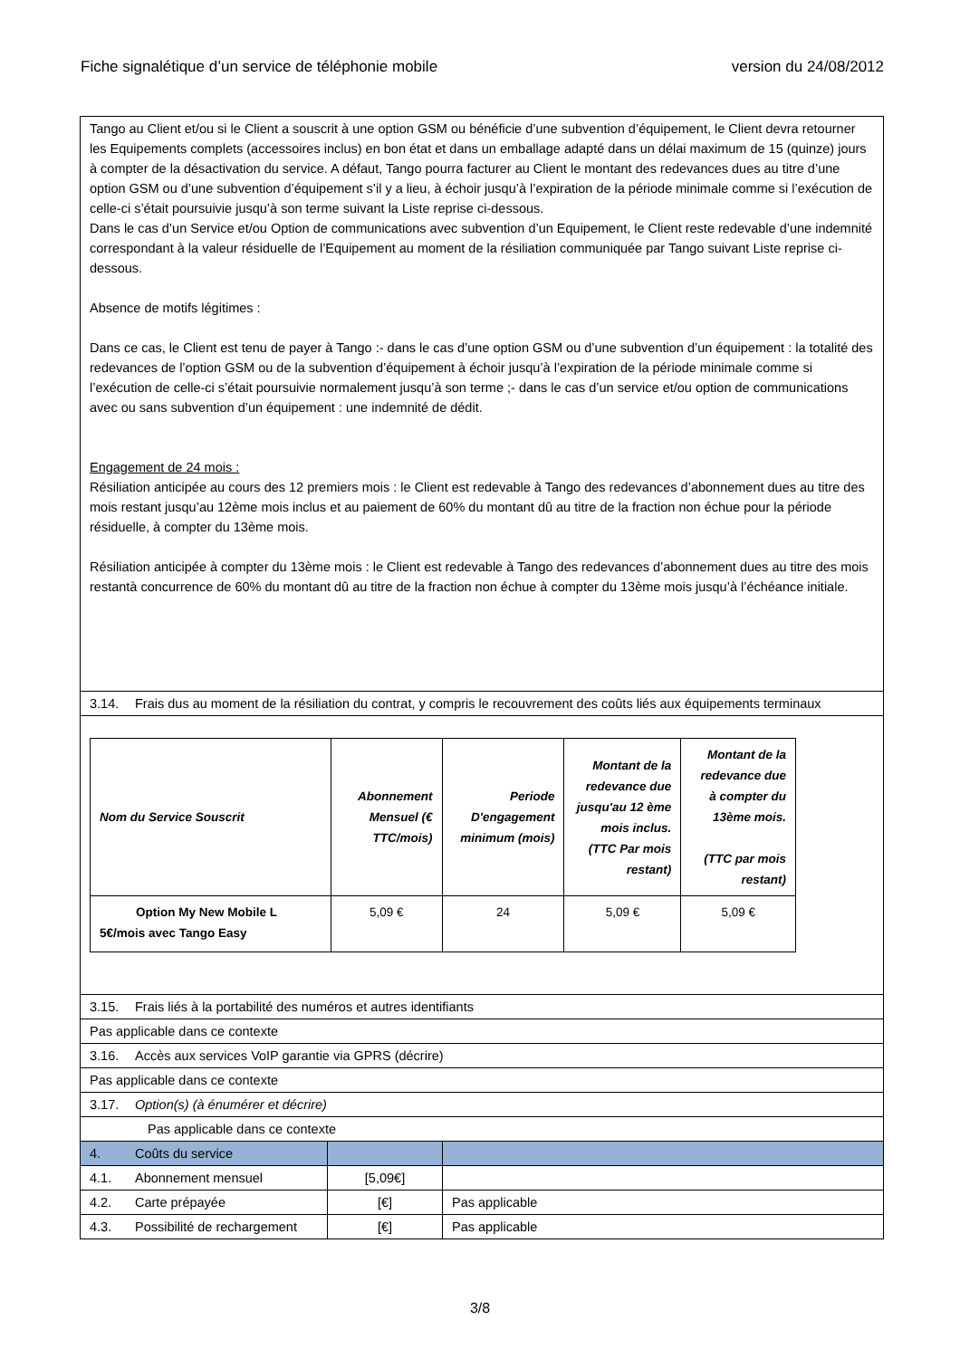Fiche signalétique d’un service de téléphonie mobile version du 24/08/2012
| Tango au Client et/ou si le Client a souscrit à une option GSM ou bénéficie d’une subvention d’équipement, le Client devra retourner les Equipements complets (accessoires inclus) en bon état et dans un emballage adapté dans un délai maximum de 15 (quinze) jours à compter de la désactivation du service. A défaut, Tango pourra facturer au Client le montant des redevances dues au titre d’une option GSM ou d’une subvention d’équipement s’il y a lieu, à échoir jusqu’à l’expiration de la période minimale comme si l’exécution de celle-ci s’était poursuivie jusqu’à son terme suivant la Liste reprise ci-dessous. Dans le cas d’un Service et/ou Option de communications avec subvention d’un Equipement, le Client reste redevable d’une indemnité correspondant à la valeur résiduelle de l’Equipement au moment de la résiliation communiquée par Tango suivant Liste reprise ci-dessous. Absence de motifs légitimes : Dans ce cas, le Client est tenu de payer à Tango :- dans le cas d’une option GSM ou d’une subvention d’un équipement : la totalité des redevances de l’option GSM ou de la subvention d’équipement à échoir jusqu’à l’expiration de la période minimale comme si l’exécution de celle-ci s’était poursuivie normalement jusqu’à son terme ;- dans le cas d’un service et/ou option de communications avec ou sans subvention d’un équipement : une indemnité de dédit. Engagement de 24 mois : Résiliation anticipée au cours des 12 premiers mois : le Client est redevable à Tango des redevances d’abonnement dues au titre des mois restant jusqu’au 12ème mois inclus et au paiement de 60% du montant dû au titre de la fraction non échue pour la période résiduelle, à compter du 13ème mois. Résiliation anticipée à compter du 13ème mois : le Client est redevable à Tango des redevances d’abonnement dues au titre des mois restantà concurrence de 60% du montant dû au titre de la fraction non échue à compter du 13ème mois jusqu’à l’échéance initiale. | | |
| 3.14. Frais dus au moment de la résiliation du contrat, y compris le recouvrement des coûts liés aux équipements terminaux | | |
| / Nom du Service Souscrit / Abonnement Mensuel (€ TTC/mois) / Periode D'engagement minimum (mois) / Montant de la redevance due jusqu'au 12 ème mois inclus. (TTC Par mois restant) / Montant de la redevance due à compter du 13ème mois. (TTC par mois restant) / / Option My New Mobile L 5€/mois avec Tango Easy / 5,09 € / 24 / 5,09 € / 5,09 € / | | |
| 3.15. Frais liés à la portabilité des numéros et autres identifiants | | |
| Pas applicable dans ce contexte | | |
| 3.16. Accès aux services VoIP garantie via GPRS (décrire) | | |
| Pas applicable dans ce contexte | | |
| 3.17. Option(s) (à énumérer et décrire) | | |
| Pas applicable dans ce contexte | | |
| 4. Coûts du service | | |
| 4.1. Abonnement mensuel | [5,09€] | |
| 4.2. Carte prépayée | [€] | Pas applicable |
| 4.3. Possibilité de rechargement | [€] | Pas applicable |
3/8